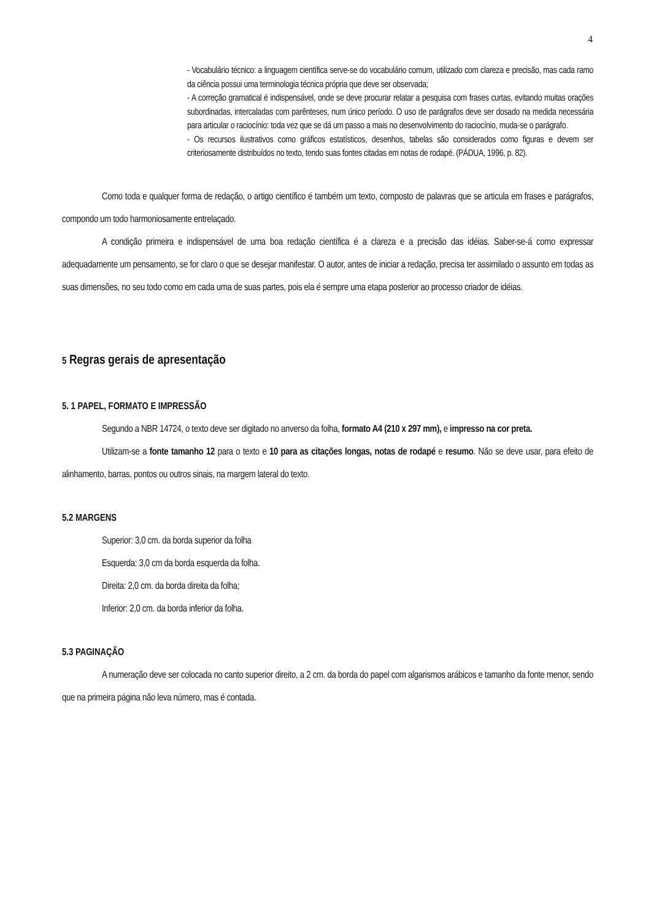4
- Vocabulário técnico: a linguagem científica serve-se do vocabulário comum, utilizado com clareza e precisão, mas cada ramo da ciência possui uma terminologia técnica própria que deve ser observada;
- A correção gramatical é indispensável, onde se deve procurar relatar a pesquisa com frases curtas, evitando muitas orações subordinadas, intercaladas com parênteses, num único período. O uso de parágrafos deve ser dosado na medida necessária para articular o raciocínio: toda vez que se dá um passo a mais no desenvolvimento do raciocínio, muda-se o parágrafo.
- Os recursos ilustrativos como gráficos estatísticos, desenhos, tabelas são considerados como figuras e devem ser criteriosamente distribuídos no texto, tendo suas fontes citadas em notas de rodapé. (PÁDUA, 1996, p. 82).
Como toda e qualquer forma de redação, o artigo científico é também um texto, composto de palavras que se articula em frases e parágrafos, compondo um todo harmoniosamente entrelaçado.
A condição primeira e indispensável de uma boa redação científica é a clareza e a precisão das idéias. Saber-se-á como expressar adequadamente um pensamento, se for claro o que se desejar manifestar. O autor, antes de iniciar a redação, precisa ter assimilado o assunto em todas as suas dimensões, no seu todo como em cada uma de suas partes, pois ela é sempre uma etapa posterior ao processo criador de idéias.
5 Regras gerais de apresentação
5. 1 PAPEL, FORMATO E IMPRESSÃO
Segundo a NBR 14724, o texto deve ser digitado no anverso da folha, formato A4 (210 x 297 mm), e impresso na cor preta.
Utilizam-se a fonte tamanho 12 para o texto e 10 para as citações longas, notas de rodapé e resumo. Não se deve usar, para efeito de alinhamento, barras, pontos ou outros sinais, na margem lateral do texto.
5.2 MARGENS
Superior: 3,0 cm. da borda superior da folha
Esquerda: 3,0 cm da borda esquerda da folha.
Direita: 2,0 cm. da borda direita da folha;
Inferior: 2,0 cm. da borda inferior da folha.
5.3 PAGINAÇÃO
A numeração deve ser colocada no canto superior direito, a 2 cm. da borda do papel com algarismos arábicos e tamanho da fonte menor, sendo que na primeira página não leva número, mas é contada.